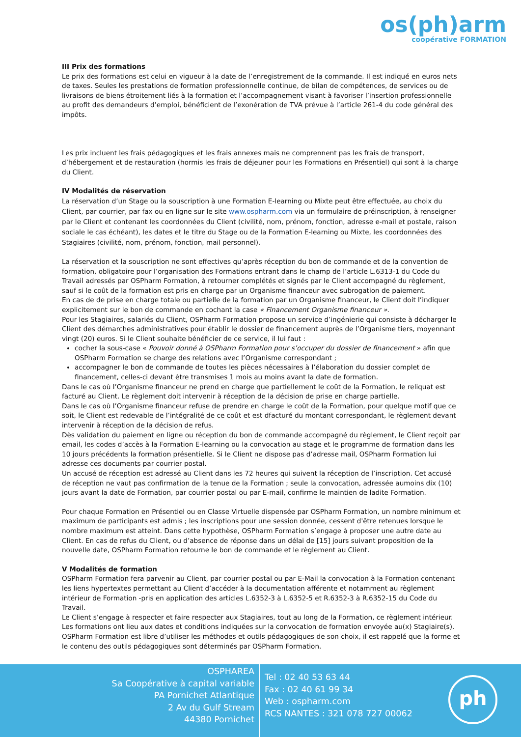os(ph)arm
coopérative FORMATION
III Prix des formations
Le prix des formations est celui en vigueur à la date de l’enregistrement de la commande. Il est indiqué en euros nets de taxes. Seules les prestations de formation professionnelle continue, de bilan de compétences, de services ou de livraisons de biens étroitement liés à la formation et l’accompagnement visant à favoriser l’insertion professionnelle au profit des demandeurs d’emploi, bénéficient de l’exonération de TVA prévue à l’article 261-4 du code général des impôts.
Les prix incluent les frais pédagogiques et les frais annexes mais ne comprennent pas les frais de transport, d’hébergement et de restauration (hormis les frais de déjeuner pour les Formations en Présentiel) qui sont à la charge du Client.
IV Modalités de réservation
La réservation d’un Stage ou la souscription à une Formation E-learning ou Mixte peut être effectuée, au choix du Client, par courrier, par fax ou en ligne sur le site www.ospharm.com via un formulaire de préinscription, à renseigner par le Client et contenant les coordonnées du Client (civilité, nom, prénom, fonction, adresse e-mail et postale, raison sociale le cas échéant), les dates et le titre du Stage ou de la Formation E-learning ou Mixte, les coordonnées des Stagiaires (civilité, nom, prénom, fonction, mail personnel).
La réservation et la souscription ne sont effectives qu’après réception du bon de commande et de la convention de formation, obligatoire pour l’organisation des Formations entrant dans le champ de l’article L.6313-1 du Code du Travail adressés par OSPharm Formation, à retourner complétés et signés par le Client accompagné du règlement, sauf si le coût de la formation est pris en charge par un Organisme financeur avec subrogation de paiement.
En cas de de prise en charge totale ou partielle de la formation par un Organisme financeur, le Client doit l’indiquer explicitement sur le bon de commande en cochant la case « Financement Organisme financeur ».
Pour les Stagiaires, salariés du Client, OSPharm Formation propose un service d’ingénierie qui consiste à décharger le Client des démarches administratives pour établir le dossier de financement auprès de l’Organisme tiers, moyennant vingt (20) euros. Si le Client souhaite bénéficier de ce service, il lui faut :
cocher la sous-case « Pouvoir donné à OSPharm Formation pour s’occuper du dossier de financement » afin que OSPharm Formation se charge des relations avec l’Organisme correspondant ;
accompagner le bon de commande de toutes les pièces nécessaires à l’élaboration du dossier complet de financement, celles-ci devant être transmises 1 mois au moins avant la date de formation.
Dans le cas où l’Organisme financeur ne prend en charge que partiellement le coût de la Formation, le reliquat est facturé au Client. Le règlement doit intervenir à réception de la décision de prise en charge partielle.
Dans le cas où l’Organisme financeur refuse de prendre en charge le coût de la Formation, pour quelque motif que ce soit, le Client est redevable de l’intégralité de ce coût et est dfacturé du montant correspondant, le règlement devant intervenir à réception de la décision de refus.
Dès validation du paiement en ligne ou réception du bon de commande accompagné du règlement, le Client reçoit par email, les codes d’accès à la Formation E-learning ou la convocation au stage et le programme de formation dans les 10 jours précédents la formation présentielle. Si le Client ne dispose pas d’adresse mail, OSPharm Formation lui adresse ces documents par courrier postal.
Un accusé de réception est adressé au Client dans les 72 heures qui suivent la réception de l’inscription. Cet accusé de réception ne vaut pas confirmation de la tenue de la Formation ; seule la convocation, adressée aumoins dix (10) jours avant la date de Formation, par courrier postal ou par E-mail, confirme le maintien de ladite Formation.
Pour chaque Formation en Présentiel ou en Classe Virtuelle dispensée par OSPharm Formation, un nombre minimum et maximum de participants est admis ; les inscriptions pour une session donnée, cessent d'être retenues lorsque le nombre maximum est atteint. Dans cette hypothèse, OSPharm Formation s’engage à proposer une autre date au Client. En cas de refus du Client, ou d’absence de réponse dans un délai de [15] jours suivant proposition de la nouvelle date, OSPharm Formation retourne le bon de commande et le règlement au Client.
V Modalités de formation
OSPharm Formation fera parvenir au Client, par courrier postal ou par E-Mail la convocation à la Formation contenant les liens hypertextes permettant au Client d’accéder à la documentation afférente et notamment au règlement intérieur de Formation -pris en application des articles L.6352-3 à L.6352-5 et R.6352-3 à R.6352-15 du Code du Travail.
Le Client s’engage à respecter et faire respecter aux Stagiaires, tout au long de la Formation, ce règlement intérieur.
Les formations ont lieu aux dates et conditions indiquées sur la convocation de formation envoyée au(x) Stagiaire(s).
OSPharm Formation est libre d’utiliser les méthodes et outils pédagogiques de son choix, il est rappelé que la forme et le contenu des outils pédagogiques sont déterminés par OSPharm Formation.
OSPHAREA
Sa Coopérative à capital variable
PA Pornichet Atlantique
2 Av du Gulf Stream
44380 Pornichet
Tel : 02 40 53 63 44
Fax : 02 40 61 99 34
Web : ospharm.com
RCS NANTES : 321 078 727 00062
ph